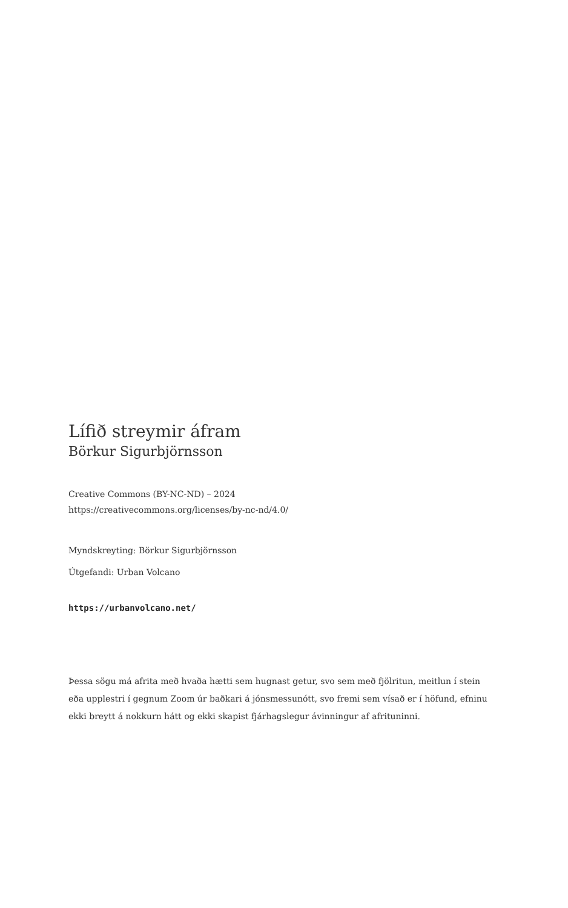Lífið streymir áfram
Börkur Sigurbjörnsson
Creative Commons (BY-NC-ND) – 2024
https://creativecommons.org/licenses/by-nc-nd/4.0/
Myndskreyting: Börkur Sigurbjörnsson
Útgefandi: Urban Volcano
https://urbanvolcano.net/
Þessa sögu má afrita með hvaða hætti sem hugnast getur, svo sem með fjölritun, meitlun í stein eða upplestri í gegnum Zoom úr baðkari á jónsmessunótt, svo fremi sem vísað er í höfund, efninu ekki breytt á nokkurn hátt og ekki skapist fjárhagslegur ávinningur af afrituninni.